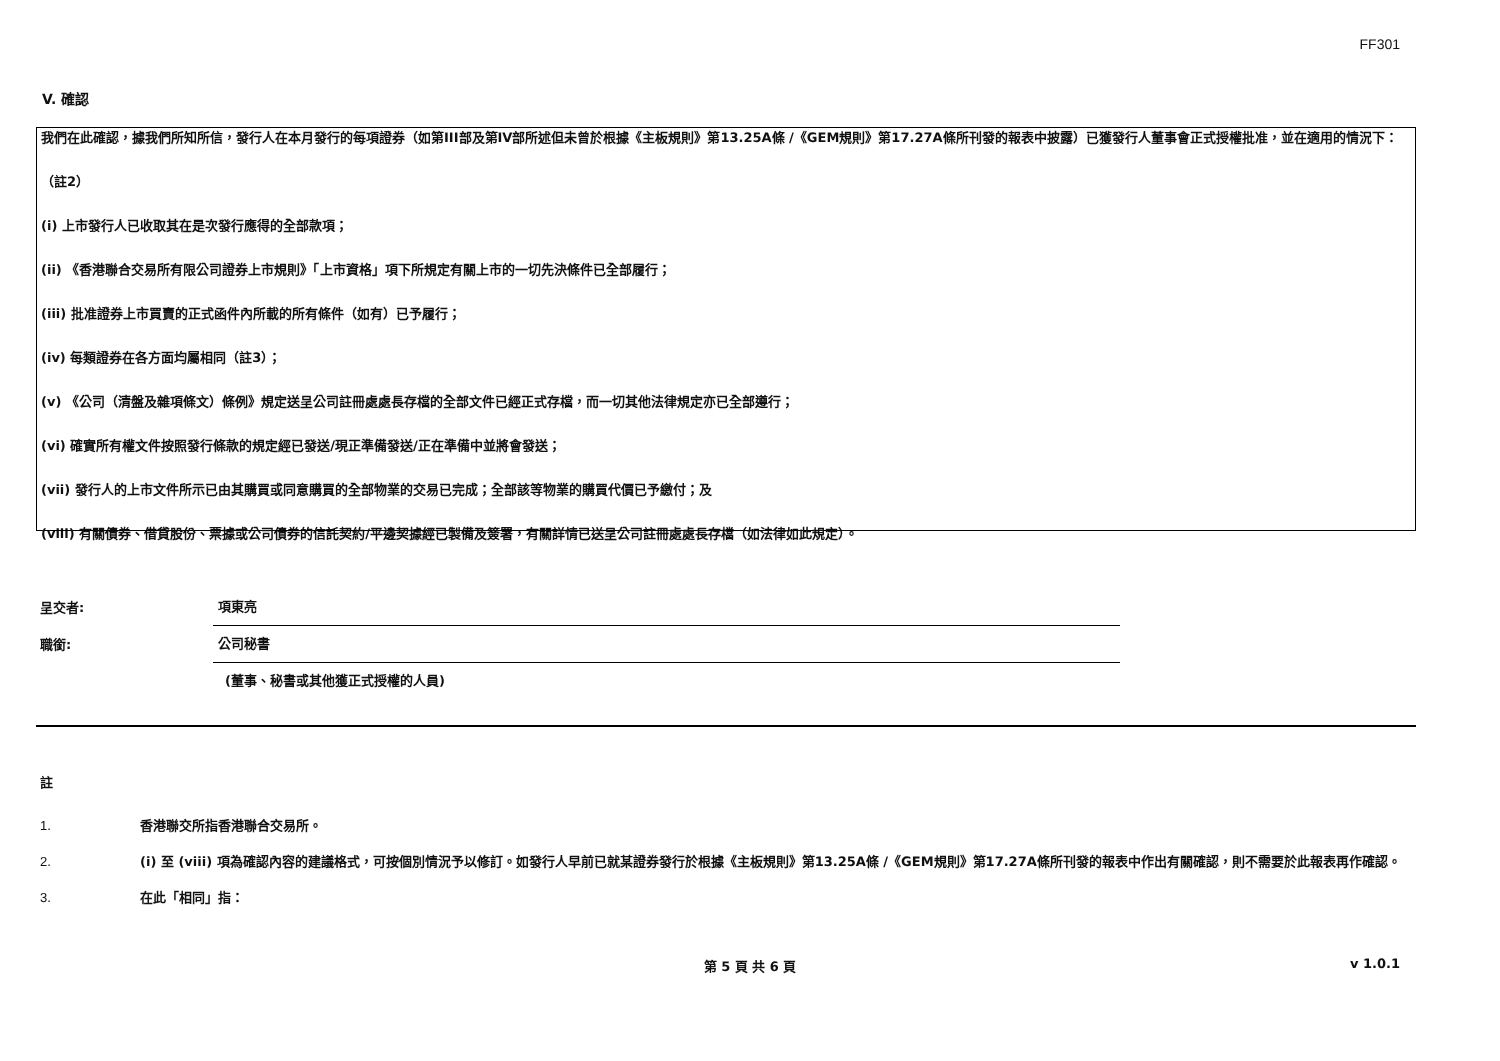FF301
V. 確認
我們在此確認，據我們所知所信，發行人在本月發行的每項證券（如第III部及第IV部所述但未曾於根據《主板規則》第13.25A條 /《GEM規則》第17.27A條所刊發的報表中披露）已獲發行人董事會正式授權批准，並在適用的情況下：
（註2）
(i) 上市發行人已收取其在是次發行應得的全部款項；
(ii) 《香港聯合交易所有限公司證券上市規則》「上市資格」項下所規定有關上市的一切先決條件已全部履行；
(iii) 批准證券上市買賣的正式函件內所載的所有條件（如有）已予履行；
(iv) 每類證券在各方面均屬相同（註3）；
(v) 《公司（清盤及雜項條文）條例》規定送呈公司註冊處處長存檔的全部文件已經正式存檔，而一切其他法律規定亦已全部遵行；
(vi) 確實所有權文件按照發行條款的規定經已發送/現正準備發送/正在準備中並將會發送；
(vii) 發行人的上市文件所示已由其購買或同意購買的全部物業的交易已完成；全部該等物業的購買代價已予繳付；及
(viii) 有關債券、借貸股份、票據或公司債券的信託契約/平邊契據經已製備及簽署，有關詳情已送呈公司註冊處處長存檔（如法律如此規定）。
呈交者:
項東亮
職銜:
公司秘書
(董事、秘書或其他獲正式授權的人員)
註
1. 香港聯交所指香港聯合交易所。
2. (i) 至 (viii) 項為確認內容的建議格式，可按個別情況予以修訂。如發行人早前已就某證券發行於根據《主板規則》第13.25A條 /《GEM規則》第17.27A條所刊發的報表中作出有關確認，則不需要於此報表再作確認。
3. 在此「相同」指：
第 5 頁 共 6 頁
v 1.0.1